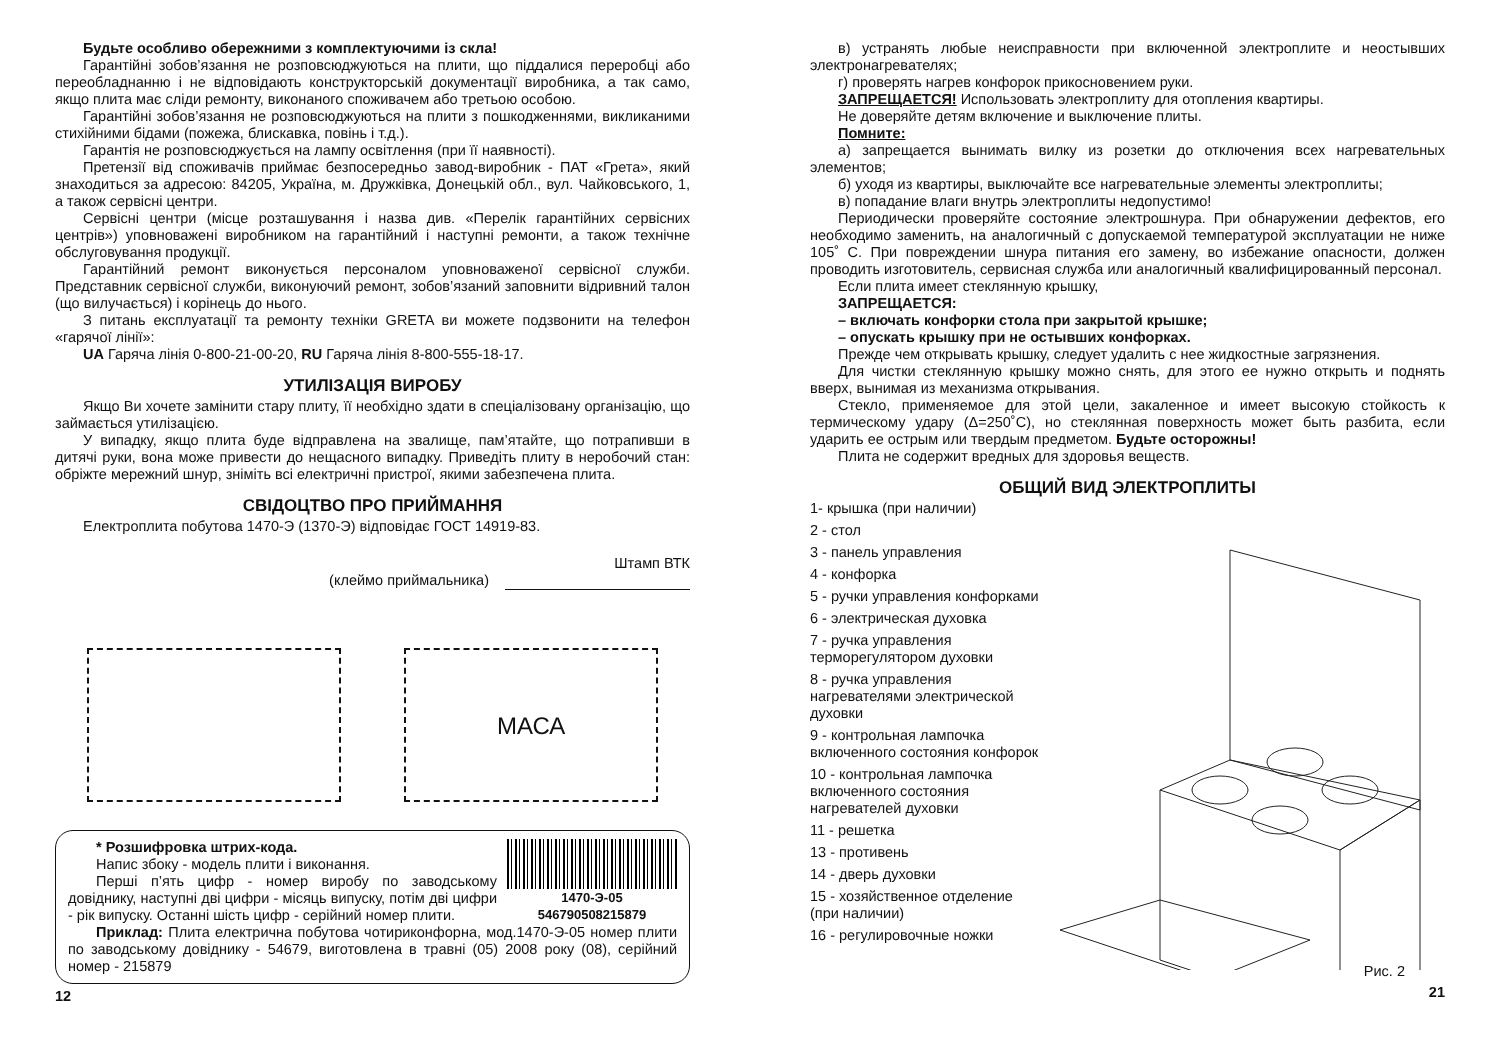Будьте особливо обережними з комплектуючими із скла!
Гарантійні зобов’язання не розповсюджуються на плити, що піддалися переробці або переобладнанню і не відповідають конструкторській документації виробника, а так само, якщо плита має сліди ремонту, виконаного споживачем або третьою особою.
Гарантійні зобов’язання не розповсюджуються на плити з пошкодженнями, викликаними стихійними бідами (пожежа, блискавка, повінь і т.д.).
Гарантія не розповсюджується на лампу освітлення (при її наявності).
Претензії від споживачів приймає безпосередньо завод-виробник - ПАТ «Грета», який знаходиться за адресою: 84205, Україна, м. Дружківка, Донецькій обл., вул. Чайковського, 1, а також сервісні центри.
Сервісні центри (місце розташування і назва див. «Перелік гарантійних сервісних центрів») уповноважені виробником на гарантійний і наступні ремонти, а також технічне обслуговування продукції.
Гарантійний ремонт виконується персоналом уповноваженої сервісної служби. Представник сервісної служби, виконуючий ремонт, зобов’язаний заповнити відривний талон (що вилучається) і корінець до нього.
З питань експлуатації та ремонту техніки GRETA ви можете подзвонити на телефон «гарячої лінії»:
UA Гаряча лінія 0-800-21-00-20, RU Гаряча лінія 8-800-555-18-17.
УТИЛІЗАЦІЯ ВИРОБУ
Якщо Ви хочете замінити стару плиту, її необхідно здати в спеціалізовану організацію, що займається утилізацією.
У випадку, якщо плита буде відправлена на звалище, пам’ятайте, що потрапивши в дитячі руки, вона може привести до нещасного випадку. Приведіть плиту в неробочий стан: обріжте мережний шнур, зніміть всі електричні пристрої, якими забезпечена плита.
СВІДОЦТВО ПРО ПРИЙМАННЯ
Електроплита побутова 1470-Э (1370-Э) відповідає ГОСТ 14919-83.
Штамп ВТК
(клеймо приймальника)
МАСА
1470-Э-05 546790508215879
* Розшифровка штрих-кода.
Напис збоку - модель плити і виконання.
Перші п’ять цифр - номер виробу по заводському довіднику, наступні дві цифри - місяць випуску, потім дві цифри - рік випуску. Останні шість цифр - серійний номер плити.
Приклад: Плита електрична побутова чотириконфорна, мод.1470-Э-05 номер плити по заводському довіднику - 54679, виготовлена в травні (05) 2008 року (08), серійний номер - 215879
12
в) устранять любые неисправности при включенной электроплите и неостывших электронагревателях;
г) проверять нагрев конфорок прикосновением руки.
ЗАПРЕЩАЕТСЯ! Использовать электроплиту для отопления квартиры.
Не доверяйте детям включение и выключение плиты.
Помните:
а) запрещается вынимать вилку из розетки до отключения всех нагревательных элементов;
б) уходя из квартиры, выключайте все нагревательные элементы электроплиты;
в) попадание влаги внутрь электроплиты недопустимо!
Периодически проверяйте состояние электрошнура. При обнаружении дефектов, его необходимо заменить, на аналогичный с допускаемой температурой эксплуатации не ниже 105˚ С. При повреждении шнура питания его замену, во избежание опасности, должен проводить изготовитель, сервисная служба или аналогичный квалифицированный персонал.
Если плита имеет стеклянную крышку,
ЗАПРЕЩАЕТСЯ:
– включать конфорки стола при закрытой крышке;
– опускать крышку при не остывших конфорках.
Прежде чем открывать крышку, следует удалить с нее жидкостные загрязнения.
Для чистки стеклянную крышку можно снять, для этого ее нужно открыть и поднять вверх, вынимая из механизма открывания.
Стекло, применяемое для этой цели, закаленное и имеет высокую стойкость к термическому удару (Δ=250˚С), но стеклянная поверхность может быть разбита, если ударить ее острым или твердым предметом. Будьте осторожны!
Плита не содержит вредных для здоровья веществ.
ОБЩИЙ ВИД ЭЛЕКТРОПЛИТЫ
1- крышка (при наличии)
2 - стол
3 - панель управления
4 - конфорка
5 - ручки управления конфорками
6 - электрическая духовка
7 - ручка управления терморегулятором духовки
8 - ручка управления нагревателями электрической духовки
9 - контрольная лампочка включенного состояния конфорок
10 - контрольная лампочка включенного состояния нагревателей духовки
11 - решетка
13 - противень
14 - дверь духовки
15 - хозяйственное отделение (при наличии)
16 - регулировочные ножки
Рис. 2
21